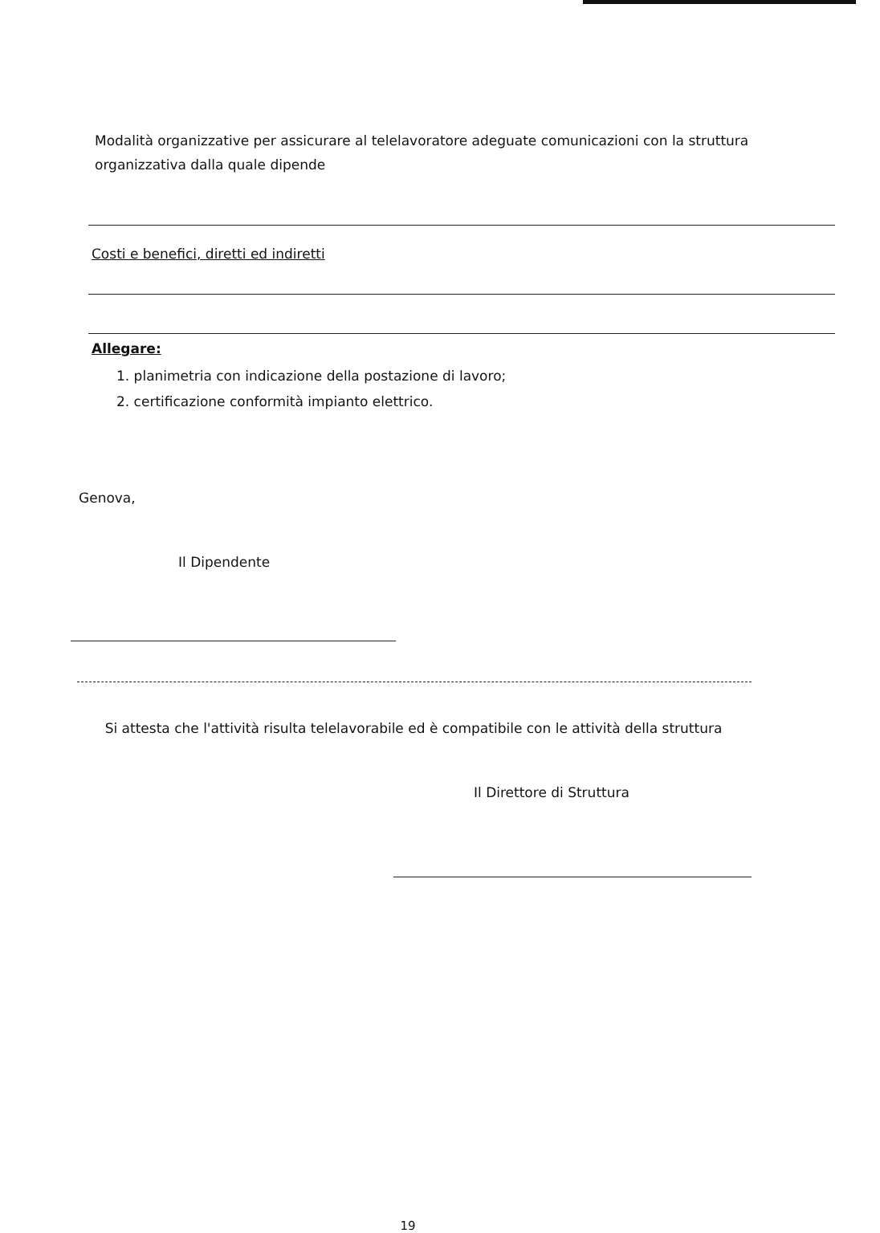Modalità organizzative per assicurare al telelavoratore adeguate comunicazioni con la struttura organizzativa dalla quale dipende
Costi e benefici, diretti ed indiretti
Allegare:
1. planimetria con indicazione della postazione di lavoro;
2. certificazione conformità impianto elettrico.
Genova,
Il Dipendente
Si attesta che l'attività risulta telelavorabile ed è compatibile con le attività della struttura
Il Direttore di Struttura
19